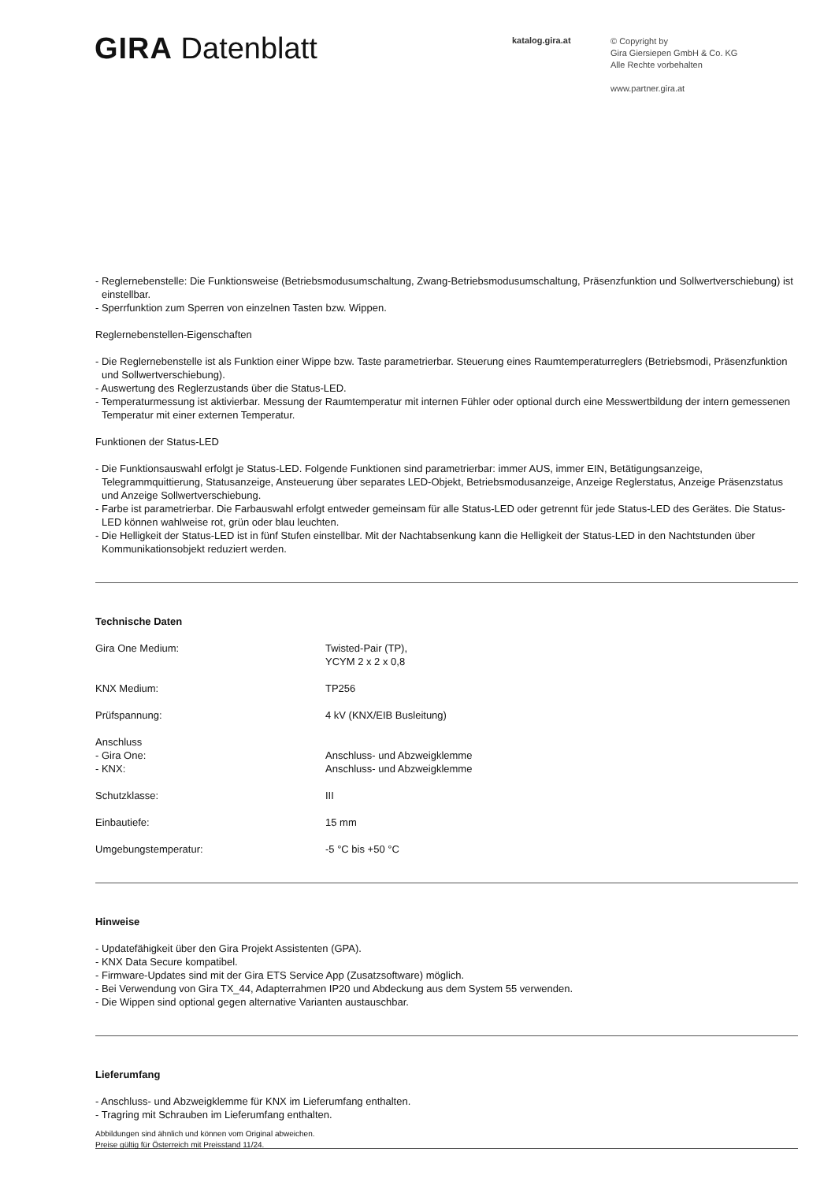GIRA Datenblatt
katalog.gira.at
© Copyright by
Gira Giersiepen GmbH & Co. KG
Alle Rechte vorbehalten
www.partner.gira.at
- Reglernebenstelle: Die Funktionsweise (Betriebsmodusumschaltung, Zwang-Betriebsmodusumschaltung, Präsenzfunktion und Sollwertverschiebung) ist einstellbar.
- Sperrfunktion zum Sperren von einzelnen Tasten bzw. Wippen.
Reglernebenstellen-Eigenschaften
- Die Reglernebenstelle ist als Funktion einer Wippe bzw. Taste parametrierbar. Steuerung eines Raumtemperaturreglers (Betriebsmodi, Präsenzfunktion und Sollwertverschiebung).
- Auswertung des Reglerzustands über die Status-LED.
- Temperaturmessung ist aktivierbar. Messung der Raumtemperatur mit internen Fühler oder optional durch eine Messwertbildung der intern gemessenen Temperatur mit einer externen Temperatur.
Funktionen der Status-LED
- Die Funktionsauswahl erfolgt je Status-LED. Folgende Funktionen sind parametrierbar: immer AUS, immer EIN, Betätigungsanzeige, Telegrammquittierung, Statusanzeige, Ansteuerung über separates LED-Objekt, Betriebsmodusanzeige, Anzeige Reglerstatus, Anzeige Präsenzstatus und Anzeige Sollwertverschiebung.
- Farbe ist parametrierbar. Die Farbauswahl erfolgt entweder gemeinsam für alle Status-LED oder getrennt für jede Status-LED des Gerätes. Die Status-LED können wahlweise rot, grün oder blau leuchten.
- Die Helligkeit der Status-LED ist in fünf Stufen einstellbar. Mit der Nachtabsenkung kann die Helligkeit der Status-LED in den Nachtstunden über Kommunikationsobjekt reduziert werden.
Technische Daten
| Gira One Medium: | Twisted-Pair (TP), YCYM 2 x 2 x 0,8 |
| KNX Medium: | TP256 |
| Prüfspannung: | 4 kV (KNX/EIB Busleitung) |
| Anschluss - Gira One: - KNX: | Anschluss- und Abzweigklemme Anschluss- und Abzweigklemme |
| Schutzklasse: | III |
| Einbautiefe: | 15 mm |
| Umgebungstemperatur: | -5 °C bis +50 °C |
Hinweise
- Updatefähigkeit über den Gira Projekt Assistenten (GPA).
- KNX Data Secure kompatibel.
- Firmware-Updates sind mit der Gira ETS Service App (Zusatzsoftware) möglich.
- Bei Verwendung von Gira TX_44, Adapterrahmen IP20 und Abdeckung aus dem System 55 verwenden.
- Die Wippen sind optional gegen alternative Varianten austauschbar.
Lieferumfang
- Anschluss- und Abzweigklemme für KNX im Lieferumfang enthalten.
- Tragring mit Schrauben im Lieferumfang enthalten.
Abbildungen sind ähnlich und können vom Original abweichen.
Preise gültig für Österreich mit Preisstand 11/24.